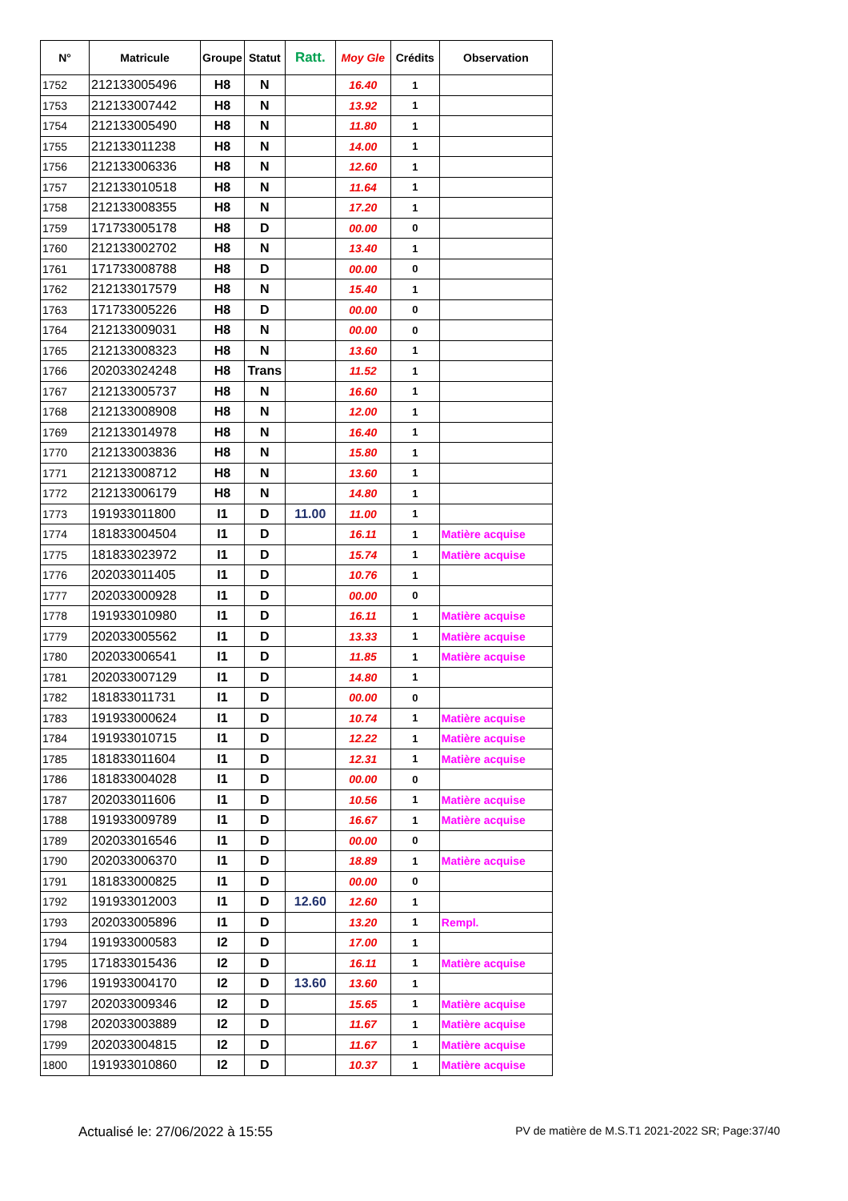| N° | Matricule | Groupe | Statut | Ratt. | Moy Gle | Crédits | Observation |
| --- | --- | --- | --- | --- | --- | --- | --- |
| 1752 | 212133005496 | H8 | N | | 16.40 | 1 | |
| 1753 | 212133007442 | H8 | N | | 13.92 | 1 | |
| 1754 | 212133005490 | H8 | N | | 11.80 | 1 | |
| 1755 | 212133011238 | H8 | N | | 14.00 | 1 | |
| 1756 | 212133006336 | H8 | N | | 12.60 | 1 | |
| 1757 | 212133010518 | H8 | N | | 11.64 | 1 | |
| 1758 | 212133008355 | H8 | N | | 17.20 | 1 | |
| 1759 | 171733005178 | H8 | D | | 00.00 | 0 | |
| 1760 | 212133002702 | H8 | N | | 13.40 | 1 | |
| 1761 | 171733008788 | H8 | D | | 00.00 | 0 | |
| 1762 | 212133017579 | H8 | N | | 15.40 | 1 | |
| 1763 | 171733005226 | H8 | D | | 00.00 | 0 | |
| 1764 | 212133009031 | H8 | N | | 00.00 | 0 | |
| 1765 | 212133008323 | H8 | N | | 13.60 | 1 | |
| 1766 | 202033024248 | H8 | Trans | | 11.52 | 1 | |
| 1767 | 212133005737 | H8 | N | | 16.60 | 1 | |
| 1768 | 212133008908 | H8 | N | | 12.00 | 1 | |
| 1769 | 212133014978 | H8 | N | | 16.40 | 1 | |
| 1770 | 212133003836 | H8 | N | | 15.80 | 1 | |
| 1771 | 212133008712 | H8 | N | | 13.60 | 1 | |
| 1772 | 212133006179 | H8 | N | | 14.80 | 1 | |
| 1773 | 191933011800 | I1 | D | 11.00 | 11.00 | 1 | |
| 1774 | 181833004504 | I1 | D | | 16.11 | 1 | Matière acquise |
| 1775 | 181833023972 | I1 | D | | 15.74 | 1 | Matière acquise |
| 1776 | 202033011405 | I1 | D | | 10.76 | 1 | |
| 1777 | 202033000928 | I1 | D | | 00.00 | 0 | |
| 1778 | 191933010980 | I1 | D | | 16.11 | 1 | Matière acquise |
| 1779 | 202033005562 | I1 | D | | 13.33 | 1 | Matière acquise |
| 1780 | 202033006541 | I1 | D | | 11.85 | 1 | Matière acquise |
| 1781 | 202033007129 | I1 | D | | 14.80 | 1 | |
| 1782 | 181833011731 | I1 | D | | 00.00 | 0 | |
| 1783 | 191933000624 | I1 | D | | 10.74 | 1 | Matière acquise |
| 1784 | 191933010715 | I1 | D | | 12.22 | 1 | Matière acquise |
| 1785 | 181833011604 | I1 | D | | 12.31 | 1 | Matière acquise |
| 1786 | 181833004028 | I1 | D | | 00.00 | 0 | |
| 1787 | 202033011606 | I1 | D | | 10.56 | 1 | Matière acquise |
| 1788 | 191933009789 | I1 | D | | 16.67 | 1 | Matière acquise |
| 1789 | 202033016546 | I1 | D | | 00.00 | 0 | |
| 1790 | 202033006370 | I1 | D | | 18.89 | 1 | Matière acquise |
| 1791 | 181833000825 | I1 | D | | 00.00 | 0 | |
| 1792 | 191933012003 | I1 | D | 12.60 | 12.60 | 1 | |
| 1793 | 202033005896 | I1 | D | | 13.20 | 1 | Rempl. |
| 1794 | 191933000583 | I2 | D | | 17.00 | 1 | |
| 1795 | 171833015436 | I2 | D | | 16.11 | 1 | Matière acquise |
| 1796 | 191933004170 | I2 | D | 13.60 | 13.60 | 1 | |
| 1797 | 202033009346 | I2 | D | | 15.65 | 1 | Matière acquise |
| 1798 | 202033003889 | I2 | D | | 11.67 | 1 | Matière acquise |
| 1799 | 202033004815 | I2 | D | | 11.67 | 1 | Matière acquise |
| 1800 | 191933010860 | I2 | D | | 10.37 | 1 | Matière acquise |
Actualisé le: 27/06/2022 à 15:55 PV de matière de M.S.T1 2021-2022 SR; Page:37/40